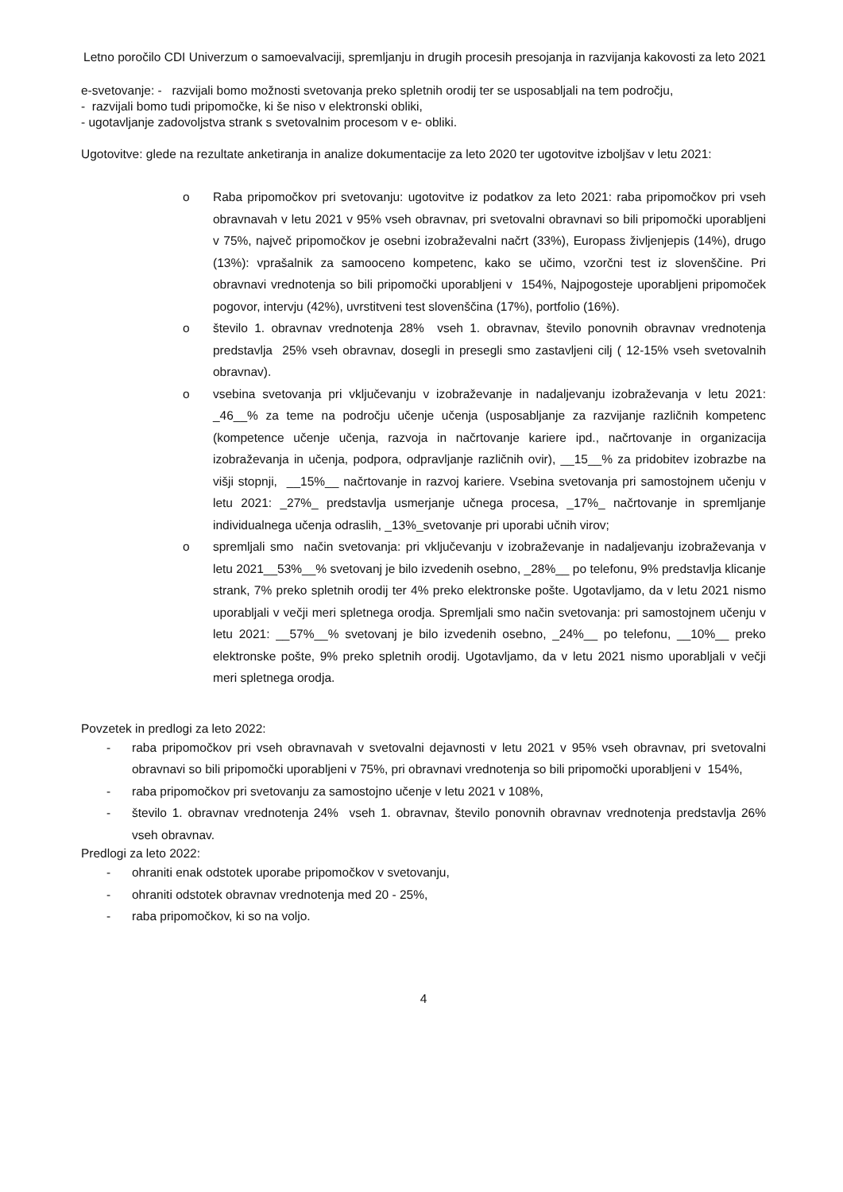Letno poročilo CDI Univerzum o samoevalvaciji, spremljanju in drugih procesih presojanja in razvijanja kakovosti za leto 2021
e-svetovanje: - razvijali bomo možnosti svetovanja preko spletnih orodij ter se usposabljali na tem področju,
- razvijali bomo tudi pripomočke, ki še niso v elektronski obliki,
- ugotavljanje zadovoljstva strank s svetovalnim procesom v e- obliki.
Ugotovitve: glede na rezultate anketiranja in analize dokumentacije za leto 2020 ter ugotovitve izboljšav v letu 2021:
o Raba pripomočkov pri svetovanju: ugotovitve iz podatkov za leto 2021: raba pripomočkov pri vseh obravnavah v letu 2021 v 95% vseh obravnav, pri svetovalni obravnavi so bili pripomočki uporabljeni v 75%, največ pripomočkov je osebni izobraževalni načrt (33%), Europass življenjepis (14%), drugo (13%): vprašalnik za samooceno kompetenc, kako se učimo, vzorčni test iz slovenščine. Pri obravnavi vrednotenja so bili pripomočki uporabljeni v 154%, Najpogosteje uporabljeni pripomoček pogovor, intervju (42%), uvrstitveni test slovenščina (17%), portfolio (16%).
o število 1. obravnav vrednotenja 28% vseh 1. obravnav, število ponovnih obravnav vrednotenja predstavlja 25% vseh obravnav, dosegli in presegli smo zastavljeni cilj ( 12-15% vseh svetovalnih obravnav).
o vsebina svetovanja pri vključevanju v izobraževanje in nadaljevanju izobraževanja v letu 2021: _46__% za teme na področju učenje učenja (usposabljanje za razvijanje različnih kompetenc (kompetence učenje učenja, razvoja in načrtovanje kariere ipd., načrtovanje in organizacija izobraževanja in učenja, podpora, odpravljanje različnih ovir), __15__% za pridobitev izobrazbe na višji stopnji, __15%__ načrtovanje in razvoj kariere. Vsebina svetovanja pri samostojnem učenju v letu 2021: _27%_ predstavlja usmerjanje učnega procesa, _17%_ načrtovanje in spremljanje individualnega učenja odraslih, _13%_svetovanje pri uporabi učnih virov;
o spremljali smo način svetovanja: pri vključevanju v izobraževanje in nadaljevanju izobraževanja v letu 2021__53%__% svetovanj je bilo izvedenih osebno, _28%__ po telefonu, 9% predstavlja klicanje strank, 7% preko spletnih orodij ter 4% preko elektronske pošte. Ugotavljamo, da v letu 2021 nismo uporabljali v večji meri spletnega orodja. Spremljali smo način svetovanja: pri samostojnem učenju v letu 2021: __57%__% svetovanj je bilo izvedenih osebno, _24%__ po telefonu, __10%__ preko elektronske pošte, 9% preko spletnih orodij. Ugotavljamo, da v letu 2021 nismo uporabljali v večji meri spletnega orodja.
Povzetek in predlogi za leto 2022:
- raba pripomočkov pri vseh obravnavah v svetovalni dejavnosti v letu 2021 v 95% vseh obravnav, pri svetovalni obravnavi so bili pripomočki uporabljeni v 75%, pri obravnavi vrednotenja so bili pripomočki uporabljeni v 154%,
- raba pripomočkov pri svetovanju za samostojno učenje v letu 2021 v 108%,
- število 1. obravnav vrednotenja 24% vseh 1. obravnav, število ponovnih obravnav vrednotenja predstavlja 26% vseh obravnav.
Predlogi za leto 2022:
- ohraniti enak odstotek uporabe pripomočkov v svetovanju,
- ohraniti odstotek obravnav vrednotenja med 20 - 25%,
- raba pripomočkov, ki so na voljo.
4